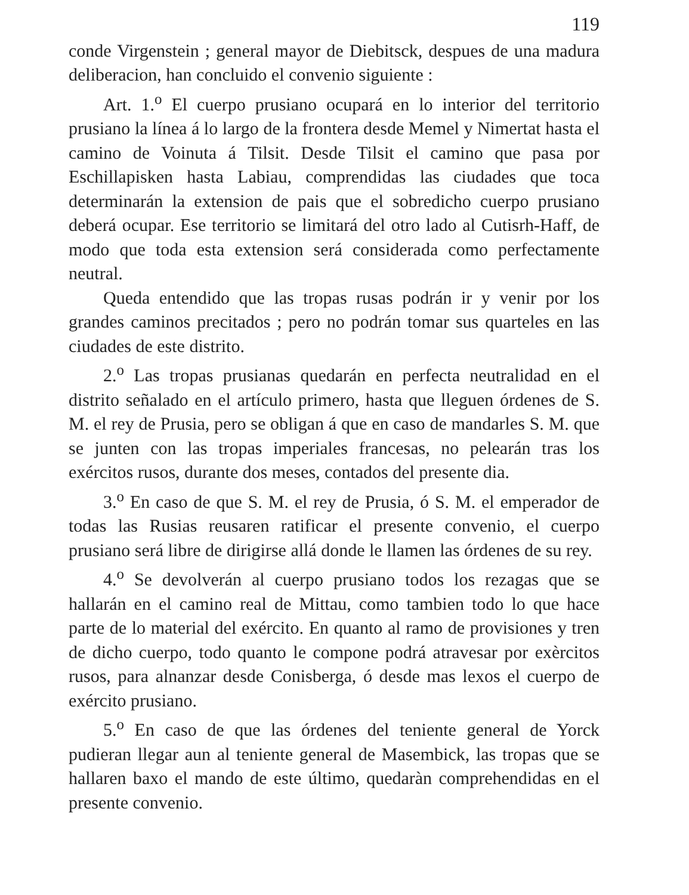119
conde Virgenstein ; general mayor de Diebitsck, despues de una madura deliberacion, han concluido el convenio siguiente :
Art. 1.<sup>o</sup> El cuerpo prusiano ocupará en lo interior del territorio prusiano la línea á lo largo de la frontera desde Memel y Nimertat hasta el camino de Voinuta á Tilsit. Desde Tilsit el camino que pasa por Eschillapisken hasta Labiau, comprendidas las ciudades que toca determinarán la extension de pais que el sobredicho cuerpo prusiano deberá ocupar. Ese territorio se limitará del otro lado al Cutisrh-Haff, de modo que toda esta extension será considerada como perfectamente neutral.
Queda entendido que las tropas rusas podrán ir y venir por los grandes caminos precitados ; pero no podrán tomar sus quarteles en las ciudades de este distrito.
2.<sup>o</sup> Las tropas prusianas quedarán en perfecta neutralidad en el distrito señalado en el artículo primero, hasta que lleguen órdenes de S. M. el rey de Prusia, pero se obligan á que en caso de mandarles S. M. que se junten con las tropas imperiales francesas, no pelearán tras los exércitos rusos, durante dos meses, contados del presente dia.
3.<sup>o</sup> En caso de que S. M. el rey de Prusia, ó S. M. el emperador de todas las Rusias reusaren ratificar el presente convenio, el cuerpo prusiano será libre de dirigirse allá donde le llamen las órdenes de su rey.
4.<sup>o</sup> Se devolverán al cuerpo prusiano todos los rezagas que se hallarán en el camino real de Mittau, como tambien todo lo que hace parte de lo material del exército. En quanto al ramo de provisiones y tren de dicho cuerpo, todo quanto le compone podrá atravesar por exèrcitos rusos, para alnanzar desde Conisberga, ó desde mas lexos el cuerpo de exército prusiano.
5.<sup>o</sup> En caso de que las órdenes del teniente general de Yorck pudieran llegar aun al teniente general de Masembick, las tropas que se hallaren baxo el mando de este último, quedaràn comprehendidas en el presente convenio.